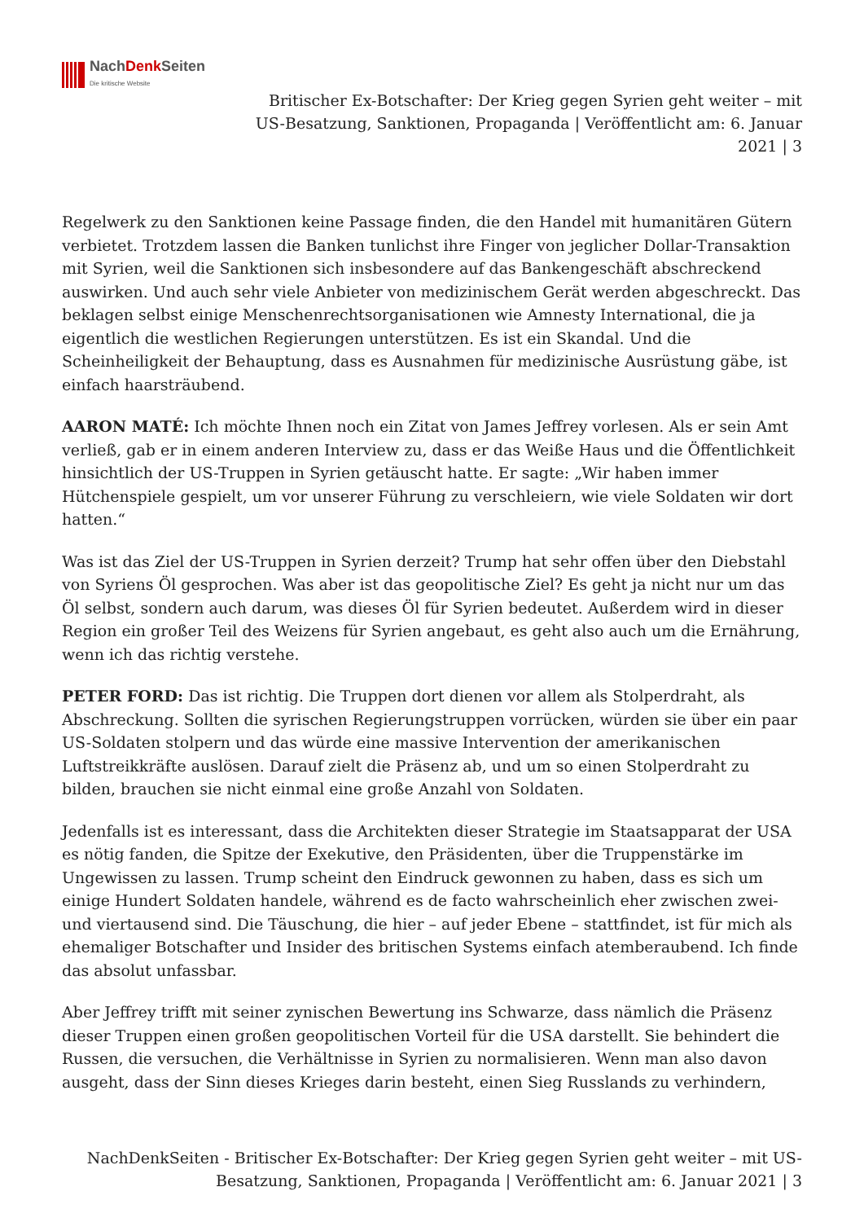NachDenk Seiten
Die kritische Website
Britischer Ex-Botschafter: Der Krieg gegen Syrien geht weiter – mit US-Besatzung, Sanktionen, Propaganda | Veröffentlicht am: 6. Januar 2021 | 3
Regelwerk zu den Sanktionen keine Passage finden, die den Handel mit humanitären Gütern verbietet. Trotzdem lassen die Banken tunlichst ihre Finger von jeglicher Dollar-Transaktion mit Syrien, weil die Sanktionen sich insbesondere auf das Bankengeschäft abschreckend auswirken. Und auch sehr viele Anbieter von medizinischem Gerät werden abgeschreckt. Das beklagen selbst einige Menschenrechtsorganisationen wie Amnesty International, die ja eigentlich die westlichen Regierungen unterstützen. Es ist ein Skandal. Und die Scheinheiligkeit der Behauptung, dass es Ausnahmen für medizinische Ausrüstung gäbe, ist einfach haarsträubend.
AARON MATÉ: Ich möchte Ihnen noch ein Zitat von James Jeffrey vorlesen. Als er sein Amt verließ, gab er in einem anderen Interview zu, dass er das Weiße Haus und die Öffentlichkeit hinsichtlich der US-Truppen in Syrien getäuscht hatte. Er sagte: „Wir haben immer Hütchenspiele gespielt, um vor unserer Führung zu verschleiern, wie viele Soldaten wir dort hatten.“
Was ist das Ziel der US-Truppen in Syrien derzeit? Trump hat sehr offen über den Diebstahl von Syriens Öl gesprochen. Was aber ist das geopolitische Ziel? Es geht ja nicht nur um das Öl selbst, sondern auch darum, was dieses Öl für Syrien bedeutet. Außerdem wird in dieser Region ein großer Teil des Weizens für Syrien angebaut, es geht also auch um die Ernährung, wenn ich das richtig verstehe.
PETER FORD: Das ist richtig. Die Truppen dort dienen vor allem als Stolperdraht, als Abschreckung. Sollten die syrischen Regierungstruppen vorrücken, würden sie über ein paar US-Soldaten stolpern und das würde eine massive Intervention der amerikanischen Luftstreikkräfte auslösen. Darauf zielt die Präsenz ab, und um so einen Stolperdraht zu bilden, brauchen sie nicht einmal eine große Anzahl von Soldaten.
Jedenfalls ist es interessant, dass die Architekten dieser Strategie im Staatsapparat der USA es nötig fanden, die Spitze der Exekutive, den Präsidenten, über die Truppenstärke im Ungewissen zu lassen. Trump scheint den Eindruck gewonnen zu haben, dass es sich um einige Hundert Soldaten handele, während es de facto wahrscheinlich eher zwischen zwei- und viertausend sind. Die Täuschung, die hier – auf jeder Ebene – stattfindet, ist für mich als ehemaliger Botschafter und Insider des britischen Systems einfach atemberaubend. Ich finde das absolut unfassbar.
Aber Jeffrey trifft mit seiner zynischen Bewertung ins Schwarze, dass nämlich die Präsenz dieser Truppen einen großen geopolitischen Vorteil für die USA darstellt. Sie behindert die Russen, die versuchen, die Verhältnisse in Syrien zu normalisieren. Wenn man also davon ausgeht, dass der Sinn dieses Krieges darin besteht, einen Sieg Russlands zu verhindern,
NachDenkSeiten - Britischer Ex-Botschafter: Der Krieg gegen Syrien geht weiter – mit US-Besatzung, Sanktionen, Propaganda | Veröffentlicht am: 6. Januar 2021 | 3